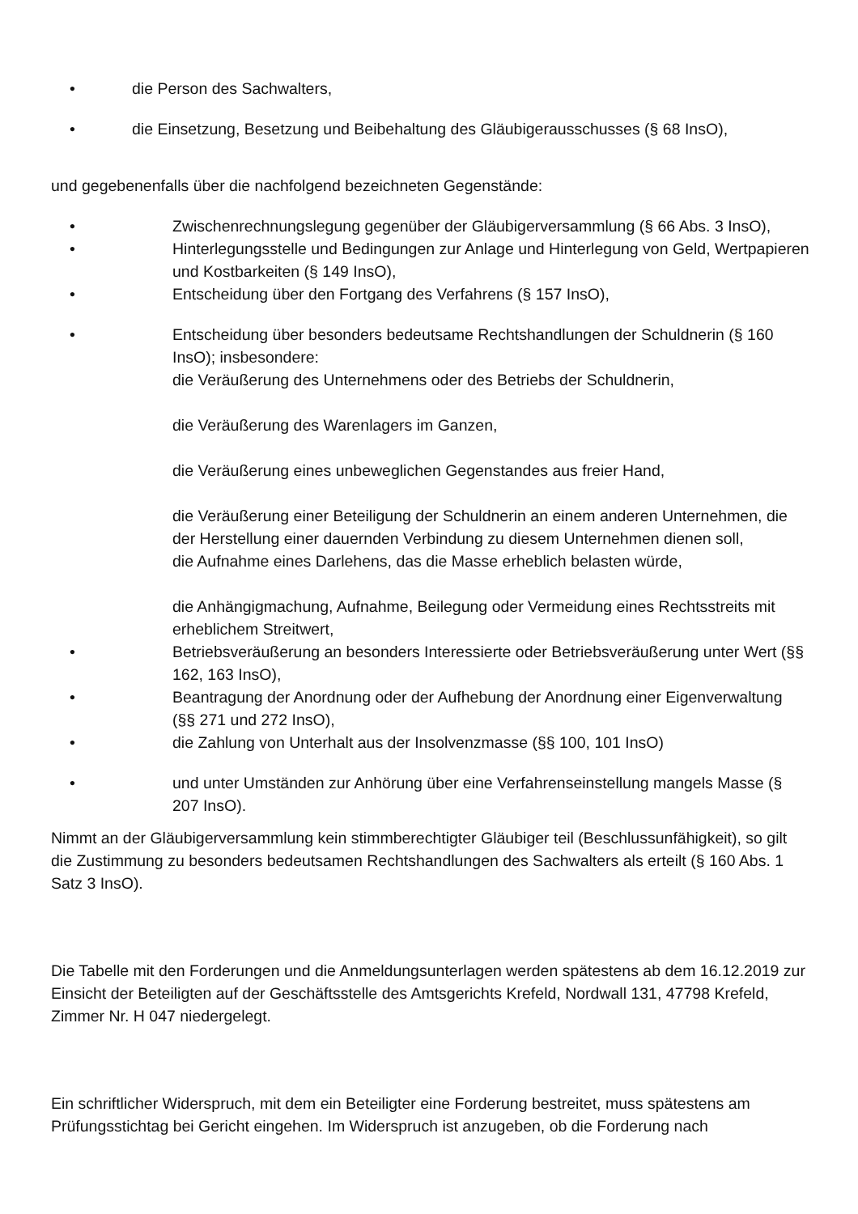• die Person des Sachwalters,
• die Einsetzung, Besetzung und Beibehaltung des Gläubigerausschusses (§ 68 InsO),
und gegebenenfalls über die nachfolgend bezeichneten Gegenstände:
• Zwischenrechnungslegung gegenüber der Gläubigerversammlung (§ 66 Abs. 3 InsO),
• Hinterlegungsstelle und Bedingungen zur Anlage und Hinterlegung von Geld, Wertpapieren und Kostbarkeiten (§ 149 InsO),
• Entscheidung über den Fortgang des Verfahrens (§ 157 InsO),
• Entscheidung über besonders bedeutsame Rechtshandlungen der Schuldnerin (§ 160 InsO); insbesondere:
die Veräußerung des Unternehmens oder des Betriebs der Schuldnerin,
die Veräußerung des Warenlagers im Ganzen,
die Veräußerung eines unbeweglichen Gegenstandes aus freier Hand,
die Veräußerung einer Beteiligung der Schuldnerin an einem anderen Unternehmen, die der Herstellung einer dauernden Verbindung zu diesem Unternehmen dienen soll,
die Aufnahme eines Darlehens, das die Masse erheblich belasten würde,
die Anhängigmachung, Aufnahme, Beilegung oder Vermeidung eines Rechtsstreits mit erheblichem Streitwert,
• Betriebsveräußerung an besonders Interessierte oder Betriebsveräußerung unter Wert (§§ 162, 163 InsO),
• Beantragung der Anordnung oder der Aufhebung der Anordnung einer Eigenverwaltung (§§ 271 und 272 InsO),
• die Zahlung von Unterhalt aus der Insolvenzmasse (§§ 100, 101 InsO)
• und unter Umständen zur Anhörung über eine Verfahrenseinstellung mangels Masse (§ 207 InsO).
Nimmt an der Gläubigerversammlung kein stimmberechtigter Gläubiger teil (Beschlussunfähigkeit), so gilt die Zustimmung zu besonders bedeutsamen Rechtshandlungen des Sachwalters als erteilt (§ 160 Abs. 1 Satz 3 InsO).
Die Tabelle mit den Forderungen und die Anmeldungsunterlagen werden spätestens ab dem 16.12.2019 zur Einsicht der Beteiligten auf der Geschäftsstelle des Amtsgerichts Krefeld, Nordwall 131, 47798 Krefeld, Zimmer Nr. H 047 niedergelegt.
Ein schriftlicher Widerspruch, mit dem ein Beteiligter eine Forderung bestreitet, muss spätestens am Prüfungsstichtag bei Gericht eingehen. Im Widerspruch ist anzugeben, ob die Forderung nach